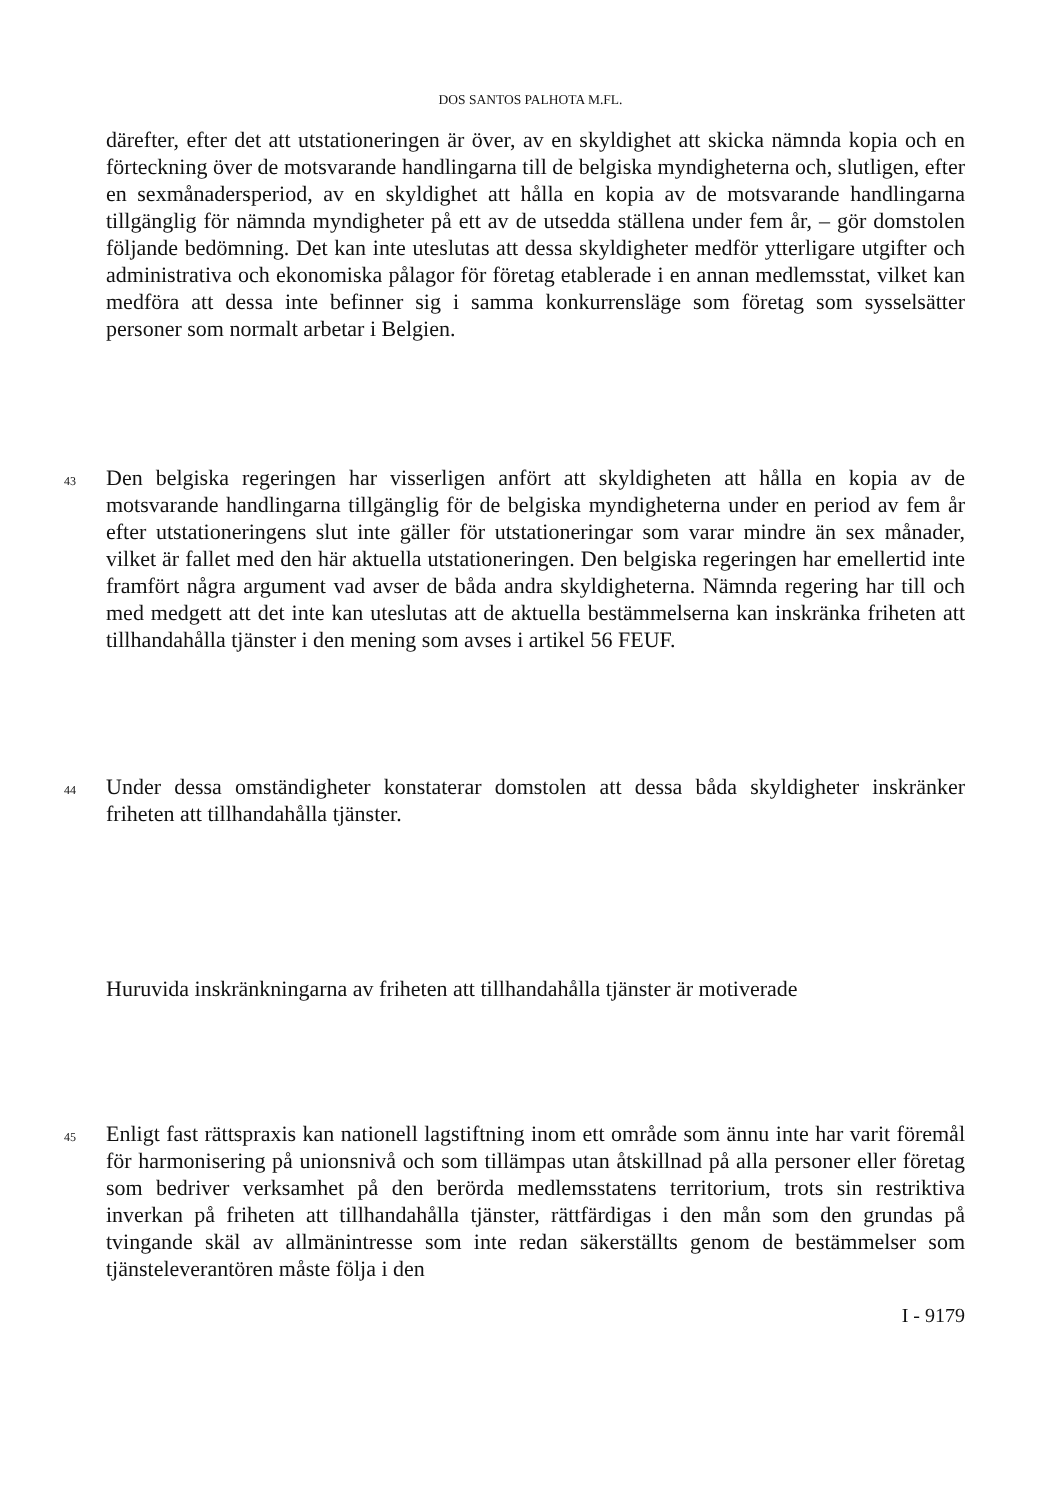DOS SANTOS PALHOTA M.FL.
därefter, efter det att utstationeringen är över, av en skyldighet att skicka nämnda kopia och en förteckning över de motsvarande handlingarna till de belgiska myndigheterna och, slutligen, efter en sexmånadersperiod, av en skyldighet att hålla en kopia av de motsvarande handlingarna tillgänglig för nämnda myndigheter på ett av de utsedda ställena under fem år, – gör domstolen följande bedömning. Det kan inte uteslutas att dessa skyldigheter medför ytterligare utgifter och administrativa och ekonomiska pålagor för företag etablerade i en annan medlemsstat, vilket kan medföra att dessa inte befinner sig i samma konkurrensläge som företag som sysselsätter personer som normalt arbetar i Belgien.
43 Den belgiska regeringen har visserligen anfört att skyldigheten att hålla en kopia av de motsvarande handlingarna tillgänglig för de belgiska myndigheterna under en period av fem år efter utstationeringens slut inte gäller för utstationeringar som varar mindre än sex månader, vilket är fallet med den här aktuella utstationeringen. Den belgiska regeringen har emellertid inte framfört några argument vad avser de båda andra skyldigheterna. Nämnda regering har till och med medgett att det inte kan uteslutas att de aktuella bestämmelserna kan inskränka friheten att tillhandahålla tjänster i den mening som avses i artikel 56 FEUF.
44 Under dessa omständigheter konstaterar domstolen att dessa båda skyldigheter inskränker friheten att tillhandahålla tjänster.
Huruvida inskränkningarna av friheten att tillhandahålla tjänster är motiverade
45 Enligt fast rättspraxis kan nationell lagstiftning inom ett område som ännu inte har varit föremål för harmonisering på unionsnivå och som tillämpas utan åtskillnad på alla personer eller företag som bedriver verksamhet på den berörda medlemsstatens territorium, trots sin restriktiva inverkan på friheten att tillhandahålla tjänster, rättfärdigas i den mån som den grundas på tvingande skäl av allmänintresse som inte redan säkerställts genom de bestämmelser som tjänsteleverantören måste följa i den
I - 9179